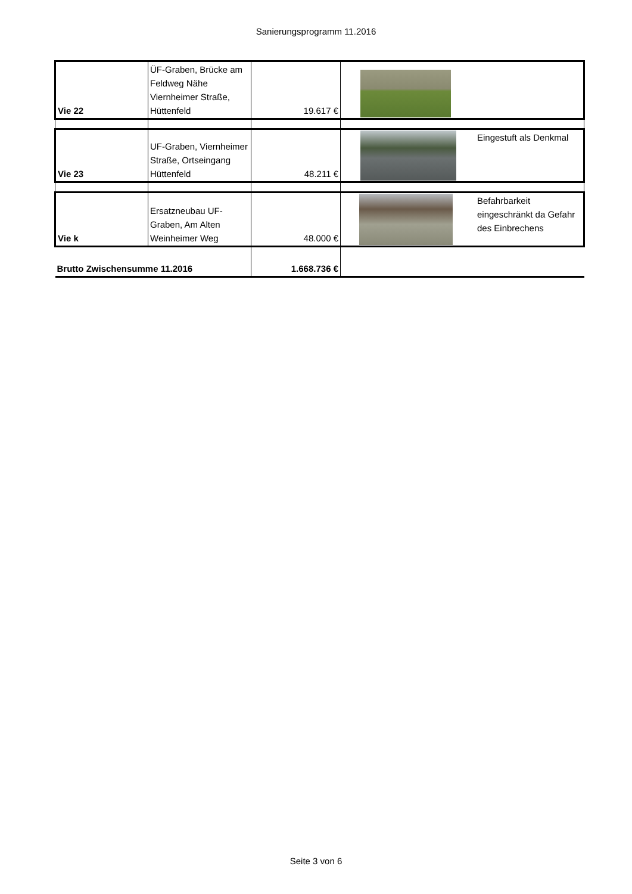Sanierungsprogramm 11.2016
| Vie 22 | ÜF-Graben, Brücke am Feldweg Nähe Viernheimer Straße, Hüttenfeld | 19.617 € | |
| Vie 23 | UF-Graben, Viernheimer Straße, Ortseingang Hüttenfeld | 48.211 € | Eingestuft als Denkmal |
| Vie k | Ersatzneubau UF-Graben, Am Alten Weinheimer Weg | 48.000 € | Befahrbarkeit eingeschränkt da Gefahr des Einbrechens |
| Brutto Zwischensumme 11.2016 | | 1.668.736 € | |
Seite 3 von 6